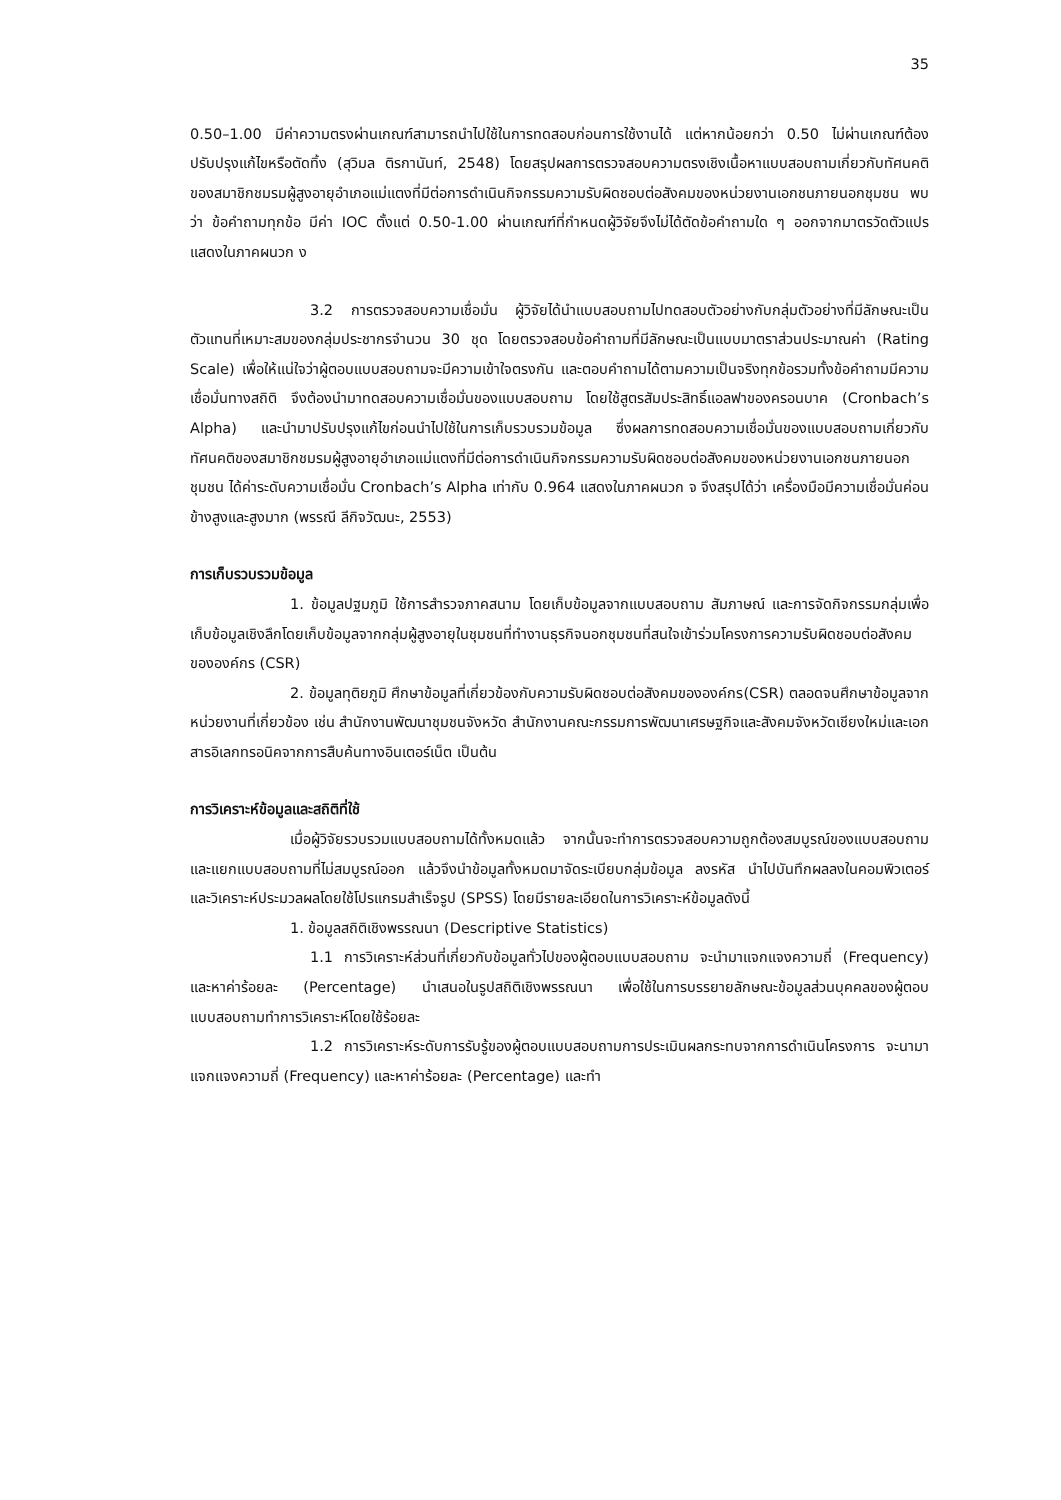35
0.50–1.00 มีค่าความตรงผ่านเกณฑ์สามารถนำไปใช้ในการทดสอบก่อนการใช้งานได้ แต่หากน้อยกว่า 0.50 ไม่ผ่านเกณฑ์ต้องปรับปรุงแก้ไขหรือตัดทิ้ง (สุวิมล ติรกานันท์, 2548) โดยสรุปผลการตรวจสอบความตรงเชิงเนื้อหาแบบสอบถามเกี่ยวกับทัศนคติของสมาชิกชมรมผู้สูงอายุอำเภอแม่แตงที่มีต่อการดำเนินกิจกรรมความรับผิดชอบต่อสังคมของหน่วยงานเอกชนภายนอกชุมชน พบว่า ข้อคำถามทุกข้อ มีค่า IOC ตั้งแต่ 0.50-1.00 ผ่านเกณฑ์ที่กำหนดผู้วิจัยจึงไม่ได้ตัดข้อคำถามใด ๆ ออกจากมาตรวัดตัวแปร แสดงในภาคผนวก ง
3.2 การตรวจสอบความเชื่อมั่น ผู้วิจัยได้นำแบบสอบถามไปทดสอบตัวอย่างกับกลุ่มตัวอย่างที่มีลักษณะเป็นตัวแทนที่เหมาะสมของกลุ่มประชากรจำนวน 30 ชุด โดยตรวจสอบข้อคำถามที่มีลักษณะเป็นแบบมาตราส่วนประมาณค่า (Rating Scale) เพื่อให้แน่ใจว่าผู้ตอบแบบสอบถามจะมีความเข้าใจตรงกัน และตอบคำถามได้ตามความเป็นจริงทุกข้อรวมทั้งข้อคำถามมีความเชื่อมั่นทางสถิติ จึงต้องนำมาทดสอบความเชื่อมั่นของแบบสอบถาม โดยใช้สูตรสัมประสิทธิ์แอลฟาของครอนบาค (Cronbach’s Alpha) และนำมาปรับปรุงแก้ไขก่อนนำไปใช้ในการเก็บรวบรวมข้อมูล ซึ่งผลการทดสอบความเชื่อมั่นของแบบสอบถามเกี่ยวกับทัศนคติของสมาชิกชมรมผู้สูงอายุอำเภอแม่แตงที่มีต่อการดำเนินกิจกรรมความรับผิดชอบต่อสังคมของหน่วยงานเอกชนภายนอกชุมชน ได้ค่าระดับความเชื่อมั่น Cronbach’s Alpha เท่ากับ 0.964 แสดงในภาคผนวก จ จึงสรุปได้ว่า เครื่องมือมีความเชื่อมั่นค่อนข้างสูงและสูงมาก (พรรณี ลีกิจวัฒนะ, 2553)
การเก็บรวบรวมข้อมูล
1. ข้อมูลปฐมภูมิ ใช้การสำรวจภาคสนาม โดยเก็บข้อมูลจากแบบสอบถาม สัมภาษณ์ และการจัดกิจกรรมกลุ่มเพื่อเก็บข้อมูลเชิงลึกโดยเก็บข้อมูลจากกลุ่มผู้สูงอายุในชุมชนที่ทำงานธุรกิจนอกชุมชนที่สนใจเข้าร่วมโครงการความรับผิดชอบต่อสังคมขององค์กร (CSR)
2. ข้อมูลทุติยภูมิ ศึกษาข้อมูลที่เกี่ยวข้องกับความรับผิดชอบต่อสังคมขององค์กร(CSR) ตลอดจนศึกษาข้อมูลจากหน่วยงานที่เกี่ยวข้อง เช่น สำนักงานพัฒนาชุมชนจังหวัด สำนักงานคณะกรรมการพัฒนาเศรษฐกิจและสังคมจังหวัดเชียงใหม่และเอกสารอิเลกทรอนิคจากการสืบค้นทางอินเตอร์เน็ต เป็นต้น
การวิเคราะห์ข้อมูลและสถิติที่ใช้
เมื่อผู้วิจัยรวบรวมแบบสอบถามได้ทั้งหมดแล้ว จากนั้นจะทำการตรวจสอบความถูกต้องสมบูรณ์ของแบบสอบถามและแยกแบบสอบถามที่ไม่สมบูรณ์ออก แล้วจึงนำข้อมูลทั้งหมดมาจัดระเบียบกลุ่มข้อมูล ลงรหัส นำไปบันทึกผลลงในคอมพิวเตอร์ และวิเคราะห์ประมวลผลโดยใช้โปรแกรมสำเร็จรูป (SPSS) โดยมีรายละเอียดในการวิเคราะห์ข้อมูลดังนี้
1. ข้อมูลสถิติเชิงพรรณนา (Descriptive Statistics)
1.1 การวิเคราะห์ส่วนที่เกี่ยวกับข้อมูลทั่วไปของผู้ตอบแบบสอบถาม จะนำมาแจกแจงความถี่ (Frequency) และหาค่าร้อยละ (Percentage) นำเสนอในรูปสถิติเชิงพรรณนา เพื่อใช้ในการบรรยายลักษณะข้อมูลส่วนบุคคลของผู้ตอบแบบสอบถามทำการวิเคราะห์โดยใช้ร้อยละ
1.2 การวิเคราะห์ระดับการรับรู้ของผู้ตอบแบบสอบถามการประเมินผลกระทบจากการดำเนินโครงการ จะนามาแจกแจงความถี่ (Frequency) และหาค่าร้อยละ (Percentage) และทำ